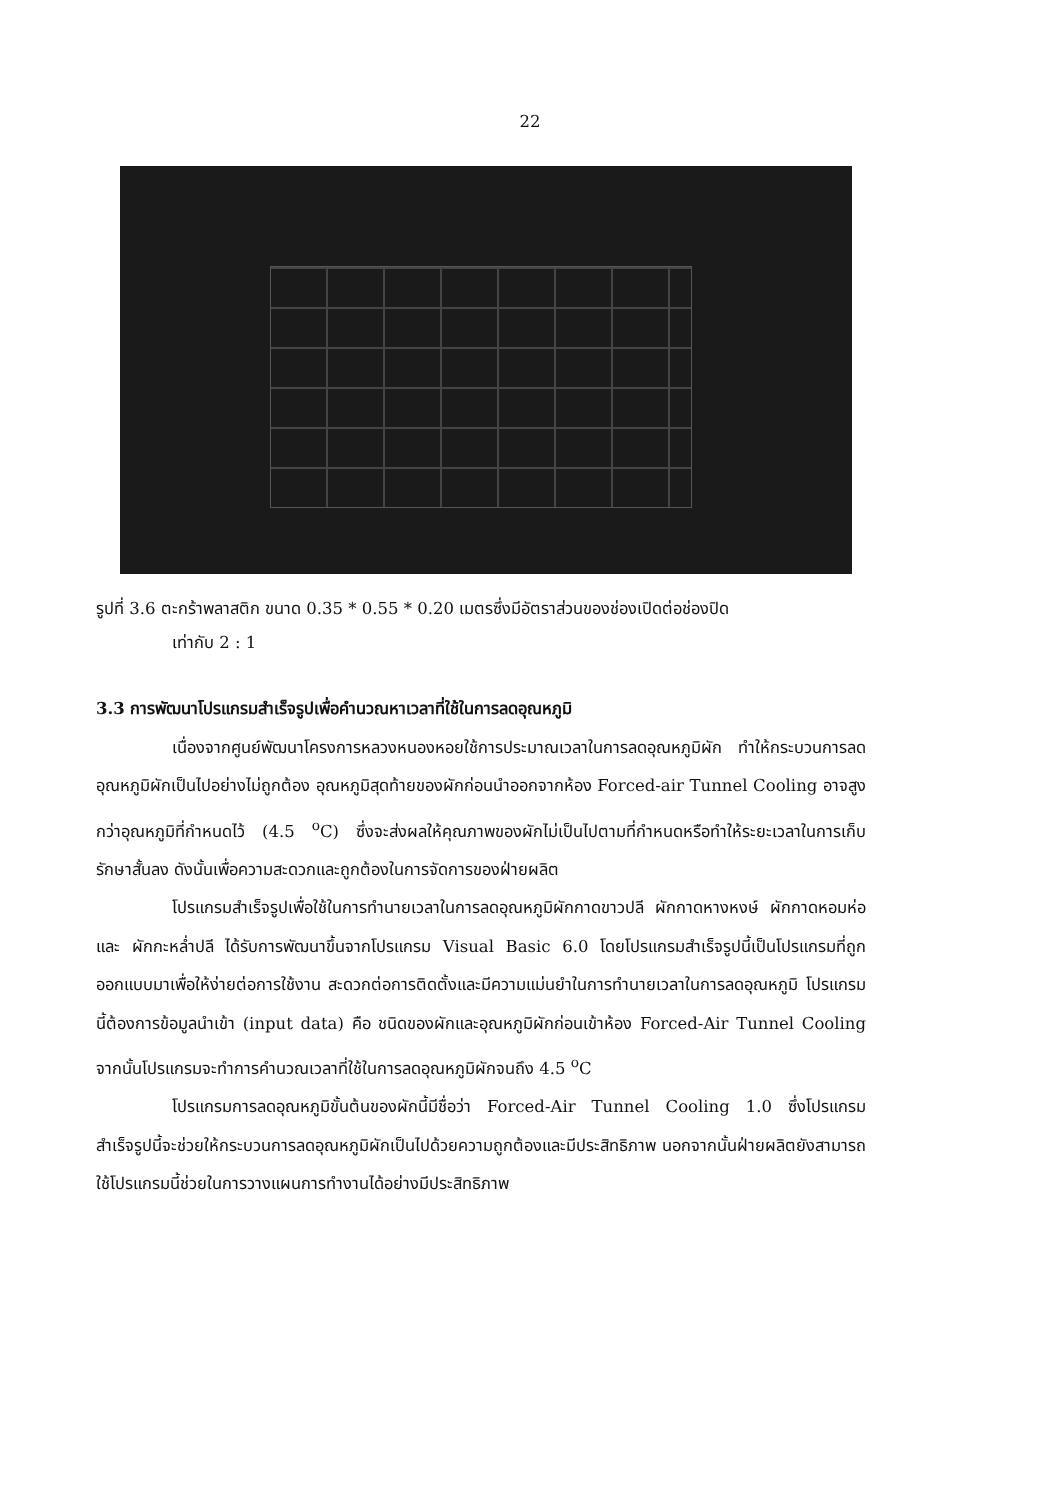22
รูปที่ 3.6 ตะกร้าพลาสติก ขนาด 0.35 * 0.55 * 0.20 เมตรซึ่งมีอัตราส่วนของช่องเปิดต่อช่องปิด
เท่ากับ 2 : 1
3.3 การพัฒนาโปรแกรมสำเร็จรูปเพื่อคำนวณหาเวลาที่ใช้ในการลดอุณหภูมิ
เนื่องจากศูนย์พัฒนาโครงการหลวงหนองหอยใช้การประมาณเวลาในการลดอุณหภูมิผัก ทำให้กระบวนการลดอุณหภูมิผักเป็นไปอย่างไม่ถูกต้อง อุณหภูมิสุดท้ายของผักก่อนนำออกจากห้อง Forced-air Tunnel Cooling อาจสูงกว่าอุณหภูมิที่กำหนดไว้ (4.5 <sup>o</sup>C) ซึ่งจะส่งผลให้คุณภาพของผักไม่เป็นไปตามที่กำหนดหรือทำให้ระยะเวลาในการเก็บรักษาสั้นลง ดังนั้นเพื่อความสะดวกและถูกต้องในการจัดการของฝ่ายผลิต
โปรแกรมสำเร็จรูปเพื่อใช้ในการทำนายเวลาในการลดอุณหภูมิผักกาดขาวปลี ผักกาดหางหงษ์ ผักกาดหอมห่อ และ ผักกะหล่ำปลี ได้รับการพัฒนาขึ้นจากโปรแกรม Visual Basic 6.0 โดยโปรแกรมสำเร็จรูปนี้เป็นโปรแกรมที่ถูกออกแบบมาเพื่อให้ง่ายต่อการใช้งาน สะดวกต่อการติดตั้งและมีความแม่นยำในการทำนายเวลาในการลดอุณหภูมิ โปรแกรมนี้ต้องการข้อมูลนำเข้า (input data) คือ ชนิดของผักและอุณหภูมิผักก่อนเข้าห้อง Forced-Air Tunnel Cooling จากนั้นโปรแกรมจะทำการคำนวณเวลาที่ใช้ในการลดอุณหภูมิผักจนถึง 4.5 <sup>o</sup>C
โปรแกรมการลดอุณหภูมิขั้นต้นของผักนี้มีชื่อว่า Forced-Air Tunnel Cooling 1.0 ซึ่งโปรแกรมสำเร็จรูปนี้จะช่วยให้กระบวนการลดอุณหภูมิผักเป็นไปด้วยความถูกต้องและมีประสิทธิภาพ นอกจากนั้นฝ่ายผลิตยังสามารถใช้โปรแกรมนี้ช่วยในการวางแผนการทำงานได้อย่างมีประสิทธิภาพ